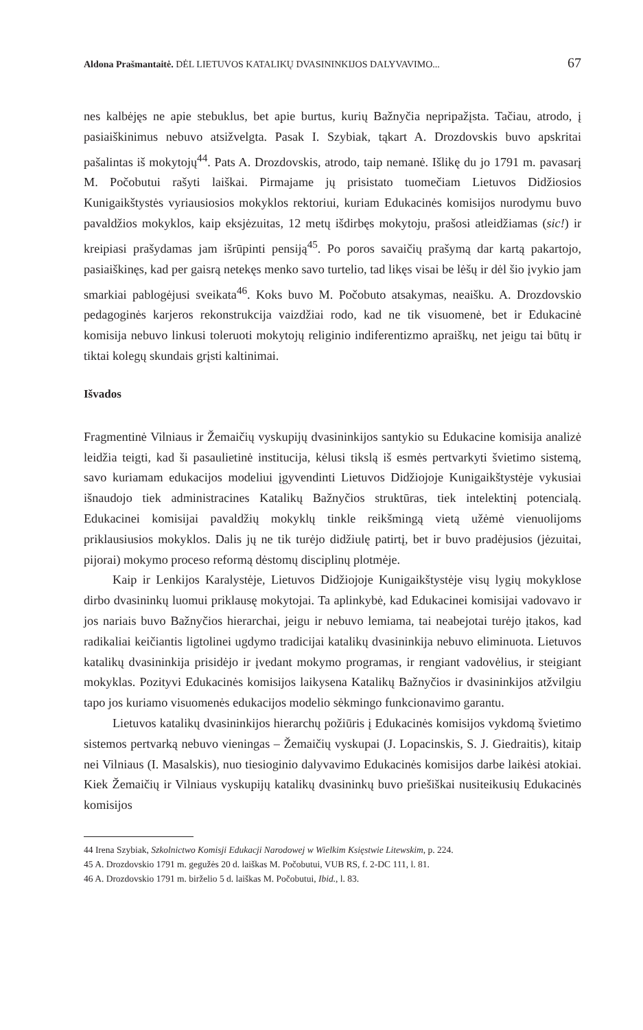Aldona Prašmantaitė. DĖL LIETUVOS KATALIKŲ DVASININKIJOS DALYVAVIMO... 67
nes kalbėjęs ne apie stebuklus, bet apie burtus, kurių Bažnyčia nepripažįsta. Tačiau, atrodo, į pasiaiškinimus nebuvo atsižvelgta. Pasak I. Szybiak, tąkart A. Drozdovskis buvo apskritai pašalintas iš mokytojų<sup>44</sup>. Pats A. Drozdovskis, atrodo, taip nemanė. Išlikę du jo 1791 m. pavasarį M. Počobutui rašyti laiškai. Pirmajame jų prisistato tuomečiam Lietuvos Didžiosios Kunigaikštystės vyriausiosios mokyklos rektoriui, kuriam Edukacinės komisijos nurodymu buvo pavaldžios mokyklos, kaip eksjėzuitas, 12 metų išdirbęs mokytoju, prašosi atleidžiamas (sic!) ir kreipiasi prašydamas jam išrūpinti pensiją<sup>45</sup>. Po poros savaičių prašymą dar kartą pakartojo, pasiaiškinęs, kad per gaisrą netekęs menko savo turtelio, tad likęs visai be lėšų ir dėl šio įvykio jam smarkiai pablogėjusi sveikata<sup>46</sup>. Koks buvo M. Počobuto atsakymas, neaišku. A. Drozdovskio pedagoginės karjeros rekonstrukcija vaizdžiai rodo, kad ne tik visuomenė, bet ir Edukacinė komisija nebuvo linkusi toleruoti mokytojų religinio indiferentizmo apraiškų, net jeigu tai būtų ir tiktai kolegų skundais grįsti kaltinimai.
Išvados
Fragmentinė Vilniaus ir Žemaičių vyskupijų dvasininkijos santykio su Edukacine komisija analizė leidžia teigti, kad ši pasaulietinė institucija, kėlusi tikslą iš esmės pertvarkyti švietimo sistemą, savo kuriamam edukacijos modeliui įgyvendinti Lietuvos Didžiojoje Kunigaikštystėje vykusiai išnaudojo tiek administracines Katalikų Bažnyčios struktūras, tiek intelektinį potencialą. Edukacinei komisijai pavaldžių mokyklų tinkle reikšmingą vietą užėmė vienuolijoms priklausiusios mokyklos. Dalis jų ne tik turėjo didžiulę patirtį, bet ir buvo pradėjusios (jėzuitai, pijorai) mokymo proceso reformą dėstomų disciplinų plotmėje.
Kaip ir Lenkijos Karalystėje, Lietuvos Didžiojoje Kunigaikštystėje visų lygių mokyklose dirbo dvasininkų luomui priklausę mokytojai. Ta aplinkybė, kad Edukacinei komisijai vadovavo ir jos nariais buvo Bažnyčios hierarchai, jeigu ir nebuvo lemiama, tai neabejotai turėjo įtakos, kad radikaliai keičiantis ligtolinei ugdymo tradicijai katalikų dvasininkija nebuvo eliminuota. Lietuvos katalikų dvasininkija prisidėjo ir įvedant mokymo programas, ir rengiant vadovėlius, ir steigiant mokyklas. Pozityvi Edukacinės komisijos laikysena Katalikų Bažnyčios ir dvasininkijos atžvilgiu tapo jos kuriamo visuomenės edukacijos modelio sėkmingo funkcionavimo garantu.
Lietuvos katalikų dvasininkijos hierarchų požiūris į Edukacinės komisijos vykdomą švietimo sistemos pertvarką nebuvo vieningas – Žemaičių vyskupai (J. Lopacinskis, S. J. Giedraitis), kitaip nei Vilniaus (I. Masalskis), nuo tiesioginio dalyvavimo Edukacinės komisijos darbe laikėsi atokiai. Kiek Žemaičių ir Vilniaus vyskupijų katalikų dvasininkų buvo priešiškai nusiteikusių Edukacinės komisijos
44 Irena Szybiak, Szkolnictwo Komisji Edukacji Narodowej w Wielkim Księstwie Litewskim, p. 224.
45 A. Drozdovskio 1791 m. gegužės 20 d. laiškas M. Počobutui, VUB RS, f. 2-DC 111, l. 81.
46 A. Drozdovskio 1791 m. birželio 5 d. laiškas M. Počobutui, Ibid., l. 83.